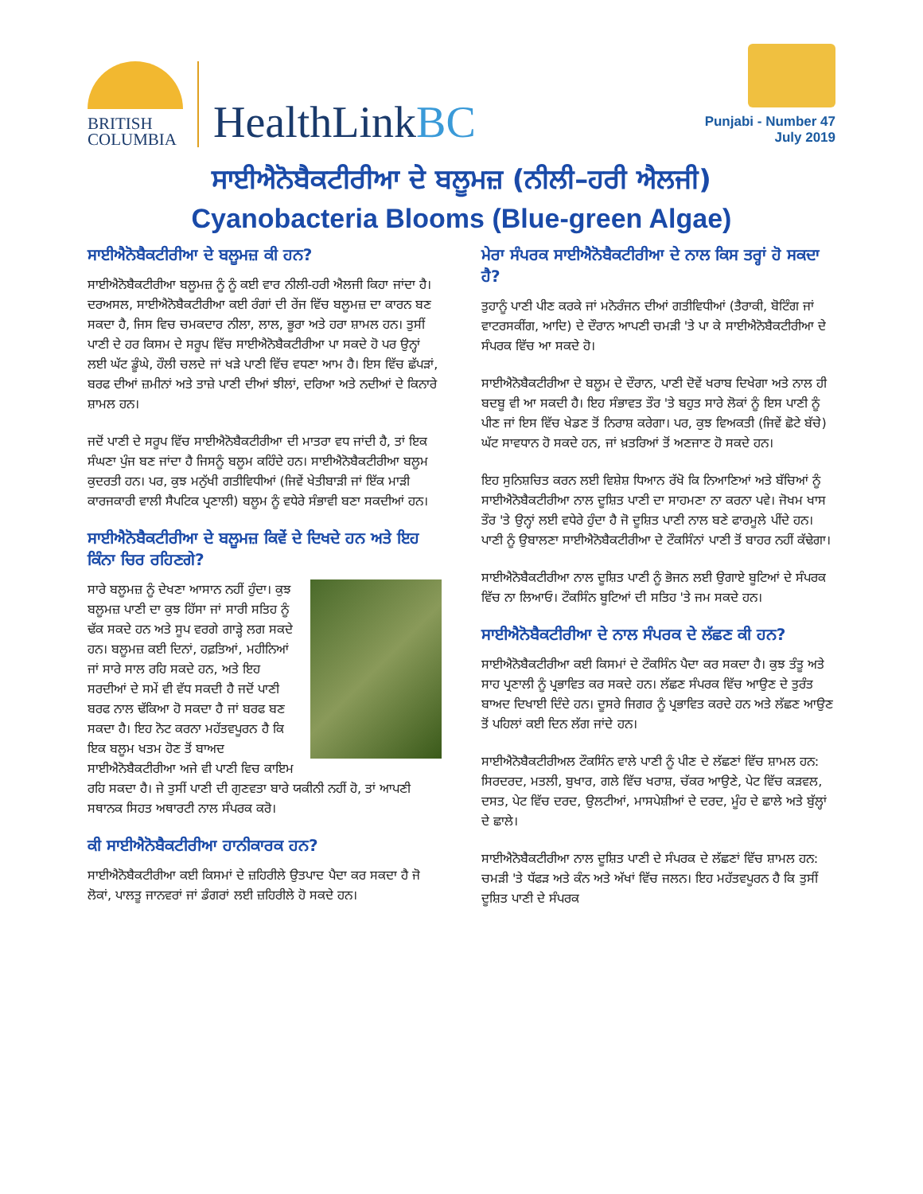BRITISH
COLUMBIA
HealthLinkBC
Punjabi - Number 47
July 2019
ਸਾਈਐਨੋਬੈਕਟੀਰੀਆ ਦੇ ਬਲੂਮਜ਼ (ਨੀਲੀ–ਹਰੀ ਐਲਜੀ)
Cyanobacteria Blooms (Blue-green Algae)
ਸਾਈਐਨੋਬੈਕਟੀਰੀਆ ਦੇ ਬਲੂਮਜ਼ ਕੀ ਹਨ?
ਸਾਈਐਨੋਬੈਕਟੀਰੀਆ ਬਲੂਮਜ਼ ਨੂੰ ਨੂੰ ਕਈ ਵਾਰ ਨੀਲੀ-ਹਰੀ ਐਲਜੀ ਕਿਹਾ ਜਾਂਦਾ ਹੈ। ਦਰਅਸਲ, ਸਾਈਐਨੋਬੈਕਟੀਰੀਆ ਕਈ ਰੰਗਾਂ ਦੀ ਰੇਂਜ ਵਿੱਚ ਬਲੂਮਜ਼ ਦਾ ਕਾਰਨ ਬਣ ਸਕਦਾ ਹੈ, ਜਿਸ ਵਿਚ ਚਮਕਦਾਰ ਨੀਲਾ, ਲਾਲ, ਭੂਰਾ ਅਤੇ ਹਰਾ ਸ਼ਾਮਲ ਹਨ। ਤੁਸੀਂ ਪਾਣੀ ਦੇ ਹਰ ਕਿਸਮ ਦੇ ਸਰੂਪ ਵਿੱਚ ਸਾਈਐਨੋਬੈਕਟੀਰੀਆ ਪਾ ਸਕਦੇ ਹੋ ਪਰ ਉਨ੍ਹਾਂ ਲਈ ਘੱਟ ਡੂੰਘੇ, ਹੌਲੀ ਚਲਦੇ ਜਾਂ ਖੜੇ ਪਾਣੀ ਵਿੱਚ ਵਧਣਾ ਆਮ ਹੈ। ਇਸ ਵਿੱਚ ਛੱਪੜਾਂ, ਬਰਫ ਦੀਆਂ ਜ਼ਮੀਨਾਂ ਅਤੇ ਤਾਜ਼ੇ ਪਾਣੀ ਦੀਆਂ ਝੀਲਾਂ, ਦਰਿਆ ਅਤੇ ਨਦੀਆਂ ਦੇ ਕਿਨਾਰੇ ਸ਼ਾਮਲ ਹਨ।
ਜਦੋਂ ਪਾਣੀ ਦੇ ਸਰੂਪ ਵਿੱਚ ਸਾਈਐਨੋਬੈਕਟੀਰੀਆ ਦੀ ਮਾਤਰਾ ਵਧ ਜਾਂਦੀ ਹੈ, ਤਾਂ ਇਕ ਸੰਘਣਾ ਪੁੰਜ ਬਣ ਜਾਂਦਾ ਹੈ ਜਿਸਨੂੰ ਬਲੂਮ ਕਹਿੰਦੇ ਹਨ। ਸਾਈਐਨੋਬੈਕਟੀਰੀਆ ਬਲੂਮ ਕੁਦਰਤੀ ਹਨ। ਪਰ, ਕੁਝ ਮਨੁੱਖੀ ਗਤੀਵਿਧੀਆਂ (ਜਿਵੇਂ ਖੇਤੀਬਾੜੀ ਜਾਂ ਇੱਕ ਮਾੜੀ ਕਾਰਜਕਾਰੀ ਵਾਲੀ ਸੈਪਟਿਕ ਪ੍ਰਣਾਲੀ) ਬਲੂਮ ਨੂੰ ਵਧੇਰੇ ਸੰਭਾਵੀ ਬਣਾ ਸਕਦੀਆਂ ਹਨ।
ਸਾਈਐਨੋਬੈਕਟੀਰੀਆ ਦੇ ਬਲੂਮਜ਼ ਕਿਵੇਂ ਦੇ ਦਿਖਦੇ ਹਨ ਅਤੇ ਇਹ ਕਿੰਨਾ ਚਿਰ ਰਹਿਣਗੇ?
ਸਾਰੇ ਬਲੂਮਜ਼ ਨੂੰ ਦੇਖਣਾ ਆਸਾਨ ਨਹੀਂ ਹੁੰਦਾ। ਕੁਝ ਬਲੂਮਜ਼ ਪਾਣੀ ਦਾ ਕੁਝ ਹਿੱਸਾ ਜਾਂ ਸਾਰੀ ਸਤਿਹ ਨੂੰ ਢੱਕ ਸਕਦੇ ਹਨ ਅਤੇ ਸੂਪ ਵਰਗੇ ਗਾੜ੍ਹੇ ਲਗ ਸਕਦੇ ਹਨ। ਬਲੂਮਜ਼ ਕਈ ਦਿਨਾਂ, ਹਫ਼ਤਿਆਂ, ਮਹੀਨਿਆਂ ਜਾਂ ਸਾਰੇ ਸਾਲ ਰਹਿ ਸਕਦੇ ਹਨ, ਅਤੇ ਇਹ ਸਰਦੀਆਂ ਦੇ ਸਮੇਂ ਵੀ ਵੱਧ ਸਕਦੀ ਹੈ ਜਦੋਂ ਪਾਣੀ ਬਰਫ ਨਾਲ ਢੱਕਿਆ ਹੋ ਸਕਦਾ ਹੈ ਜਾਂ ਬਰਫ ਬਣ ਸਕਦਾ ਹੈ। ਇਹ ਨੋਟ ਕਰਨਾ ਮਹੱਤਵਪੂਰਨ ਹੈ ਕਿ ਇਕ ਬਲੂਮ ਖਤਮ ਹੋਣ ਤੋਂ ਬਾਅਦ ਸਾਈਐਨੋਬੈਕਟੀਰੀਆ ਅਜੇ ਵੀ ਪਾਣੀ ਵਿਚ ਕਾਇਮ ਰਹਿ ਸਕਦਾ ਹੈ। ਜੇ ਤੁਸੀਂ ਪਾਣੀ ਦੀ ਗੁਣਵਤਾ ਬਾਰੇ ਯਕੀਨੀ ਨਹੀਂ ਹੋ, ਤਾਂ ਆਪਣੀ ਸਥਾਨਕ ਸਿਹਤ ਅਥਾਰਟੀ ਨਾਲ ਸੰਪਰਕ ਕਰੋ।
ਕੀ ਸਾਈਐਨੋਬੈਕਟੀਰੀਆ ਹਾਨੀਕਾਰਕ ਹਨ?
ਸਾਈਐਨੋਬੈਕਟੀਰੀਆ ਕਈ ਕਿਸਮਾਂ ਦੇ ਜ਼ਹਿਰੀਲੇ ਉਤਪਾਦ ਪੈਦਾ ਕਰ ਸਕਦਾ ਹੈ ਜੋ ਲੋਕਾਂ, ਪਾਲਤੂ ਜਾਨਵਰਾਂ ਜਾਂ ਡੰਗਰਾਂ ਲਈ ਜ਼ਹਿਰੀਲੇ ਹੋ ਸਕਦੇ ਹਨ।
ਮੇਰਾ ਸੰਪਰਕ ਸਾਈਐਨੋਬੈਕਟੀਰੀਆ ਦੇ ਨਾਲ ਕਿਸ ਤਰ੍ਹਾਂ ਹੋ ਸਕਦਾ ਹੈ?
ਤੁਹਾਨੂੰ ਪਾਣੀ ਪੀਣ ਕਰਕੇ ਜਾਂ ਮਨੋਰੰਜਨ ਦੀਆਂ ਗਤੀਵਿਧੀਆਂ (ਤੈਰਾਕੀ, ਬੋਟਿੰਗ ਜਾਂ ਵਾਟਰਸਕੀਂਗ, ਆਦਿ) ਦੇ ਦੌਰਾਨ ਆਪਣੀ ਚਮੜੀ 'ਤੇ ਪਾ ਕੇ ਸਾਈਐਨੋਬੈਕਟੀਰੀਆ ਦੇ ਸੰਪਰਕ ਵਿੱਚ ਆ ਸਕਦੇ ਹੋ।
ਸਾਈਐਨੋਬੈਕਟੀਰੀਆ ਦੇ ਬਲੂਮ ਦੇ ਦੌਰਾਨ, ਪਾਣੀ ਦੋਵੇਂ ਖਰਾਬ ਦਿਖੇਗਾ ਅਤੇ ਨਾਲ ਹੀ ਬਦਬੂ ਵੀ ਆ ਸਕਦੀ ਹੈ। ਇਹ ਸੰਭਾਵਤ ਤੌਰ 'ਤੇ ਬਹੁਤ ਸਾਰੇ ਲੋਕਾਂ ਨੂੰ ਇਸ ਪਾਣੀ ਨੂੰ ਪੀਣ ਜਾਂ ਇਸ ਵਿੱਚ ਖੇਡਣ ਤੋਂ ਨਿਰਾਸ਼ ਕਰੇਗਾ। ਪਰ, ਕੁਝ ਵਿਅਕਤੀ (ਜਿਵੇਂ ਛੋਟੇ ਬੱਚੇ) ਘੱਟ ਸਾਵਧਾਨ ਹੋ ਸਕਦੇ ਹਨ, ਜਾਂ ਖ਼ਤਰਿਆਂ ਤੋਂ ਅਣਜਾਣ ਹੋ ਸਕਦੇ ਹਨ।
ਇਹ ਸੁਨਿਸ਼ਚਿਤ ਕਰਨ ਲਈ ਵਿਸ਼ੇਸ਼ ਧਿਆਨ ਰੱਖੋ ਕਿ ਨਿਆਣਿਆਂ ਅਤੇ ਬੱਚਿਆਂ ਨੂੰ ਸਾਈਐਨੋਬੈਕਟੀਰੀਆ ਨਾਲ ਦੂਸ਼ਿਤ ਪਾਣੀ ਦਾ ਸਾਹਮਣਾ ਨਾ ਕਰਨਾ ਪਵੇ। ਜੋਖਮ ਖਾਸ ਤੌਰ 'ਤੇ ਉਨ੍ਹਾਂ ਲਈ ਵਧੇਰੇ ਹੁੰਦਾ ਹੈ ਜੋ ਦੂਸ਼ਿਤ ਪਾਣੀ ਨਾਲ ਬਣੇ ਫਾਰਮੂਲੇ ਪੀਂਦੇ ਹਨ। ਪਾਣੀ ਨੂੰ ਉਬਾਲਣਾ ਸਾਈਐਨੋਬੈਕਟੀਰੀਆ ਦੇ ਟੌਕਸਿੰਨਾਂ ਪਾਣੀ ਤੋਂ ਬਾਹਰ ਨਹੀਂ ਕੱਢੇਗਾ।
ਸਾਈਐਨੋਬੈਕਟੀਰੀਆ ਨਾਲ ਦੂਸ਼ਿਤ ਪਾਣੀ ਨੂੰ ਭੋਜਨ ਲਈ ਉਗਾਏ ਬੂਟਿਆਂ ਦੇ ਸੰਪਰਕ ਵਿੱਚ ਨਾ ਲਿਆਓ। ਟੌਕਸਿੰਨ ਬੂਟਿਆਂ ਦੀ ਸਤਿਹ 'ਤੇ ਜਮ ਸਕਦੇ ਹਨ।
ਸਾਈਐਨੋਬੈਕਟੀਰੀਆ ਦੇ ਨਾਲ ਸੰਪਰਕ ਦੇ ਲੱਛਣ ਕੀ ਹਨ?
ਸਾਈਐਨੋਬੈਕਟੀਰੀਆ ਕਈ ਕਿਸਮਾਂ ਦੇ ਟੌਕਸਿੰਨ ਪੈਦਾ ਕਰ ਸਕਦਾ ਹੈ। ਕੁਝ ਤੰਤੂ ਅਤੇ ਸਾਹ ਪ੍ਰਣਾਲੀ ਨੂੰ ਪ੍ਰਭਾਵਿਤ ਕਰ ਸਕਦੇ ਹਨ। ਲੱਛਣ ਸੰਪਰਕ ਵਿੱਚ ਆਉਣ ਦੇ ਤੁਰੰਤ ਬਾਅਦ ਦਿਖਾਈ ਦਿੰਦੇ ਹਨ। ਦੂਸਰੇ ਜਿਗਰ ਨੂੰ ਪ੍ਰਭਾਵਿਤ ਕਰਦੇ ਹਨ ਅਤੇ ਲੱਛਣ ਆਉਣ ਤੋਂ ਪਹਿਲਾਂ ਕਈ ਦਿਨ ਲੱਗ ਜਾਂਦੇ ਹਨ।
ਸਾਈਐਨੋਬੈਕਟੀਰੀਅਲ ਟੌਕਸਿੰਨ ਵਾਲੇ ਪਾਣੀ ਨੂੰ ਪੀਣ ਦੇ ਲੱਛਣਾਂ ਵਿੱਚ ਸ਼ਾਮਲ ਹਨ: ਸਿਰਦਰਦ, ਮਤਲੀ, ਬੁਖਾਰ, ਗਲੇ ਵਿੱਚ ਖਰਾਸ਼, ਚੱਕਰ ਆਉਣੇ, ਪੇਟ ਵਿੱਚ ਕੜਵਲ, ਦਸਤ, ਪੇਟ ਵਿੱਚ ਦਰਦ, ਉਲਟੀਆਂ, ਮਾਸਪੇਸ਼ੀਆਂ ਦੇ ਦਰਦ, ਮੂੰਹ ਦੇ ਛਾਲੇ ਅਤੇ ਬੁੱਲ੍ਹਾਂ ਦੇ ਛਾਲੇ।
ਸਾਈਐਨੋਬੈਕਟੀਰੀਆ ਨਾਲ ਦੂਸ਼ਿਤ ਪਾਣੀ ਦੇ ਸੰਪਰਕ ਦੇ ਲੱਛਣਾਂ ਵਿੱਚ ਸ਼ਾਮਲ ਹਨ: ਚਮੜੀ 'ਤੇ ਧੱਫੜ ਅਤੇ ਕੰਨ ਅਤੇ ਅੱਖਾਂ ਵਿੱਚ ਜਲਨ। ਇਹ ਮਹੱਤਵਪੂਰਨ ਹੈ ਕਿ ਤੁਸੀਂ ਦੂਸ਼ਿਤ ਪਾਣੀ ਦੇ ਸੰਪਰਕ